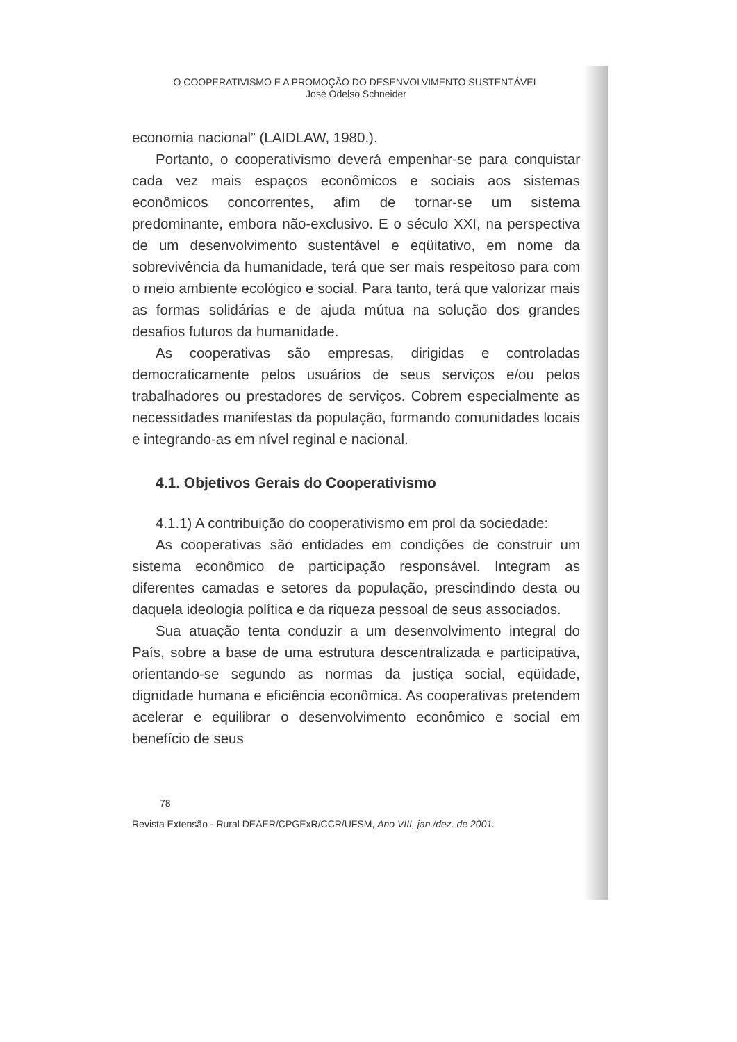O COOPERATIVISMO E A PROMOÇÃO DO DESENVOLVIMENTO SUSTENTÁVEL
José Odelso Schneider
economia nacional” (LAIDLAW, 1980.).
Portanto, o cooperativismo deverá empenhar-se para conquistar cada vez mais espaços econômicos e sociais aos sistemas econômicos concorrentes, afim de tornar-se um sistema predominante, embora não-exclusivo. E o século XXI, na perspectiva de um desenvolvimento sustentável e eqüitativo, em nome da sobrevivência da humanidade, terá que ser mais respeitoso para com o meio ambiente ecológico e social. Para tanto, terá que valorizar mais as formas solidárias e de ajuda mútua na solução dos grandes desafios futuros da humanidade.
As cooperativas são empresas, dirigidas e controladas democraticamente pelos usuários de seus serviços e/ou pelos trabalhadores ou prestadores de serviços. Cobrem especialmente as necessidades manifestas da população, formando comunidades locais e integrando-as em nível reginal e nacional.
4.1. Objetivos Gerais do Cooperativismo
4.1.1) A contribuição do cooperativismo em prol da sociedade:
As cooperativas são entidades em condições de construir um sistema econômico de participação responsável. Integram as diferentes camadas e setores da população, prescindindo desta ou daquela ideologia política e da riqueza pessoal de seus associados.
Sua atuação tenta conduzir a um desenvolvimento integral do País, sobre a base de uma estrutura descentralizada e participativa, orientando-se segundo as normas da justiça social, eqüidade, dignidade humana e eficiência econômica. As cooperativas pretendem acelerar e equilibrar o desenvolvimento econômico e social em benefício de seus
78
Revista Extensão - Rural DEAER/CPGExR/CCR/UFSM, Ano VIII, jan./dez. de 2001.